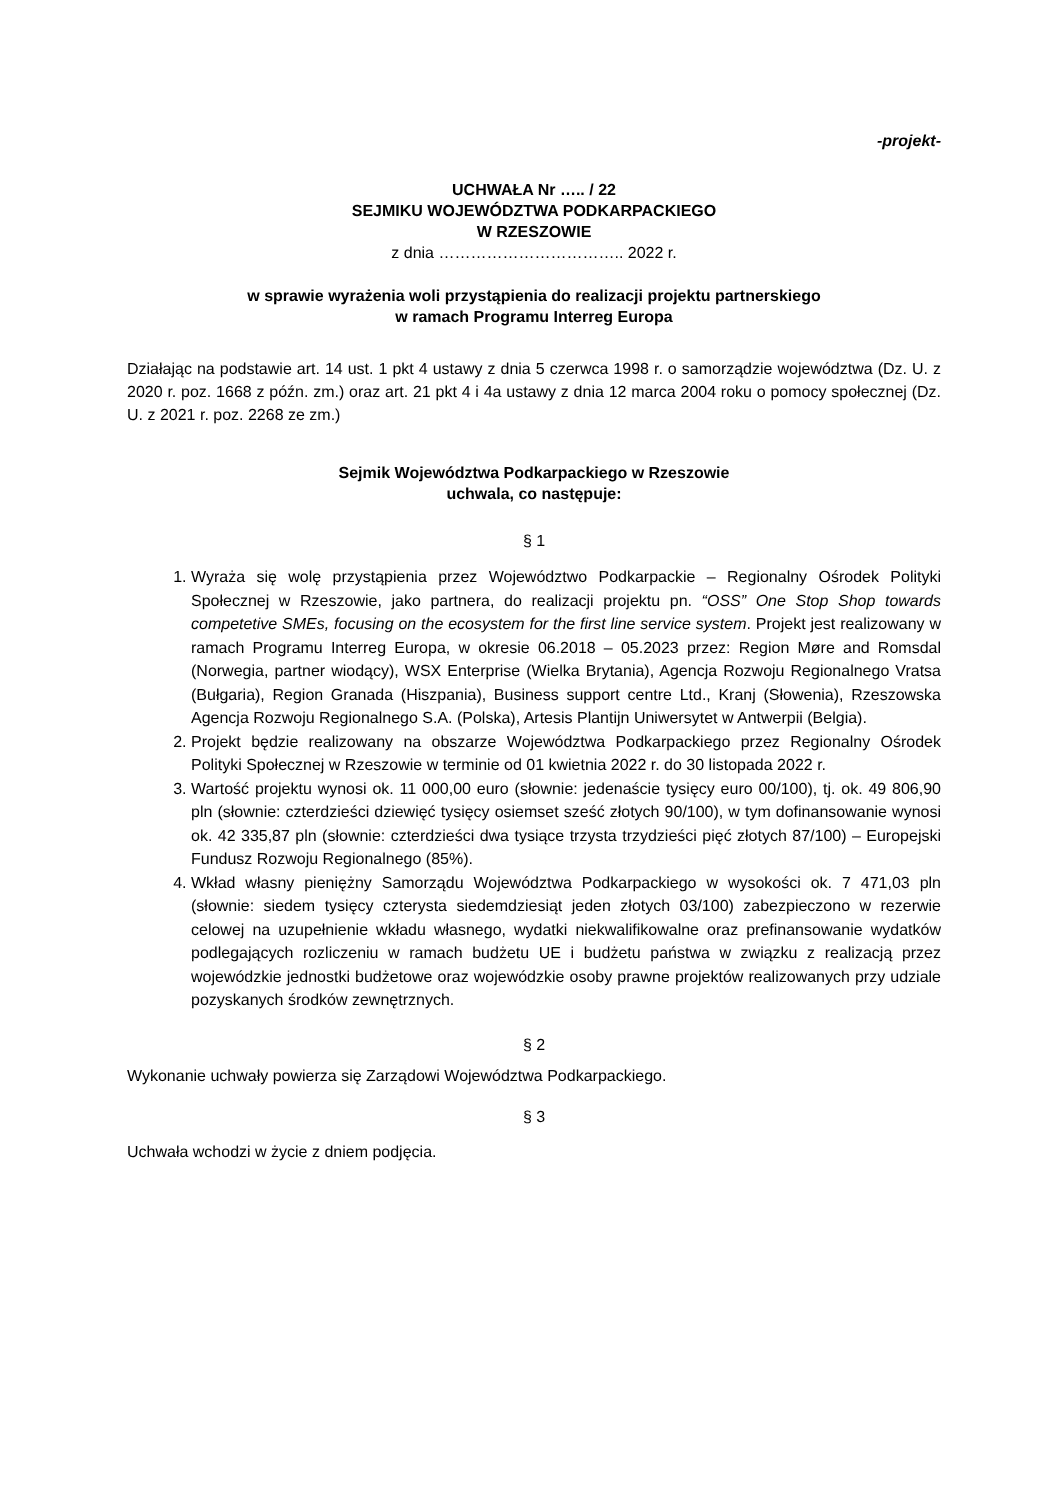-projekt-
UCHWAŁA Nr ….. / 22
SEJMIKU WOJEWÓDZTWA PODKARPACKIEGO
W RZESZOWIE
z dnia …………………………….. 2022 r.
w sprawie wyrażenia woli przystąpienia do realizacji projektu partnerskiego
w ramach Programu Interreg Europa
Działając na podstawie art. 14 ust. 1 pkt 4 ustawy z dnia 5 czerwca 1998 r. o samorządzie województwa (Dz. U. z 2020 r. poz. 1668 z późn. zm.) oraz art. 21 pkt 4 i 4a ustawy z dnia 12 marca 2004 roku o pomocy społecznej (Dz. U. z 2021 r. poz. 2268 ze zm.)
Sejmik Województwa Podkarpackiego w Rzeszowie
uchwala, co następuje:
§ 1
1. Wyraża się wolę przystąpienia przez Województwo Podkarpackie – Regionalny Ośrodek Polityki Społecznej w Rzeszowie, jako partnera, do realizacji projektu pn. “OSS” One Stop Shop towards competetive SMEs, focusing on the ecosystem for the first line service system. Projekt jest realizowany w ramach Programu Interreg Europa, w okresie 06.2018 – 05.2023 przez: Region Møre and Romsdal (Norwegia, partner wiodący), WSX Enterprise (Wielka Brytania), Agencja Rozwoju Regionalnego Vratsa (Bułgaria), Region Granada (Hiszpania), Business support centre Ltd., Kranj (Słowenia), Rzeszowska Agencja Rozwoju Regionalnego S.A. (Polska), Artesis Plantijn Uniwersytet w Antwerpii (Belgia).
2. Projekt będzie realizowany na obszarze Województwa Podkarpackiego przez Regionalny Ośrodek Polityki Społecznej w Rzeszowie w terminie od 01 kwietnia 2022 r. do 30 listopada 2022 r.
3. Wartość projektu wynosi ok. 11 000,00 euro (słownie: jedenaście tysięcy euro 00/100), tj. ok. 49 806,90 pln (słownie: czterdzieści dziewięć tysięcy osiemset sześć złotych 90/100), w tym dofinansowanie wynosi ok. 42 335,87 pln (słownie: czterdzieści dwa tysiące trzysta trzydzieści pięć złotych 87/100) – Europejski Fundusz Rozwoju Regionalnego (85%).
4. Wkład własny pieniężny Samorządu Województwa Podkarpackiego w wysokości ok. 7 471,03 pln (słownie: siedem tysięcy czterysta siedemdziesiąt jeden złotych 03/100) zabezpieczono w rezerwie celowej na uzupełnienie wkładu własnego, wydatki niekwalifikowalne oraz prefinansowanie wydatków podlegających rozliczeniu w ramach budżetu UE i budżetu państwa w związku z realizacją przez wojewódzkie jednostki budżetowe oraz wojewódzkie osoby prawne projektów realizowanych przy udziale pozyskanych środków zewnętrznych.
§ 2
Wykonanie uchwały powierza się Zarządowi Województwa Podkarpackiego.
§ 3
Uchwała wchodzi w życie z dniem podjęcia.